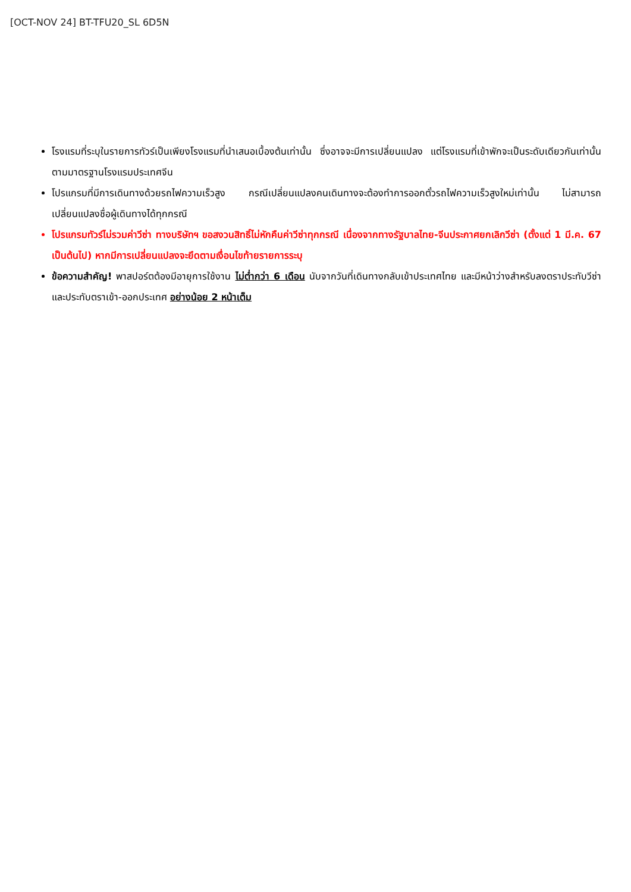[OCT-NOV 24] BT-TFU20_SL 6D5N
โรงแรมที่ระบุในรายการทัวร์เป็นเพียงโรงแรมที่นำเสนอเบื้องต้นเท่านั้น ซึ่งอาจจะมีการเปลี่ยนแปลง แต่โรงแรมที่เข้าพักจะเป็นระดับเดียวกันเท่านั้น ตามมาตรฐานโรงแรมประเทศจีน
โปรแกรมที่มีการเดินทางด้วยรถไฟความเร็วสูง กรณีเปลี่ยนแปลงคนเดินทางจะต้องทำการออกตั๋วรถไฟความเร็วสูงใหม่เท่านั้น ไม่สามารถเปลี่ยนแปลงชื่อผู้เดินทางได้ทุกกรณี
โปรแกรมทัวร์ไม่รวมค่าวีซ่า ทางบริษัทฯ ขอสงวนสิทธิ์ไม่หักคืนค่าวีซ่าทุกกรณี เนื่องจากทางรัฐบาลไทย-จีนประกาศยกเลิกวีซ่า (ตั้งแต่ 1 มี.ค. 67 เป็นต้นไป) หากมีการเปลี่ยนแปลงจะยึดตามเงื่อนไขท้ายรายการระบุ
ข้อความสำคัญ! พาสปอร์ตต้องมีอายุการใช้งาน ไม่ต่ำกว่า 6 เดือน นับจากวันที่เดินทางกลับเข้าประเทศไทย และมีหน้าว่างสำหรับลงตราประทับวีซ่า และประทับตราเข้า-ออกประเทศ อย่างน้อย 2 หน้าเต็ม